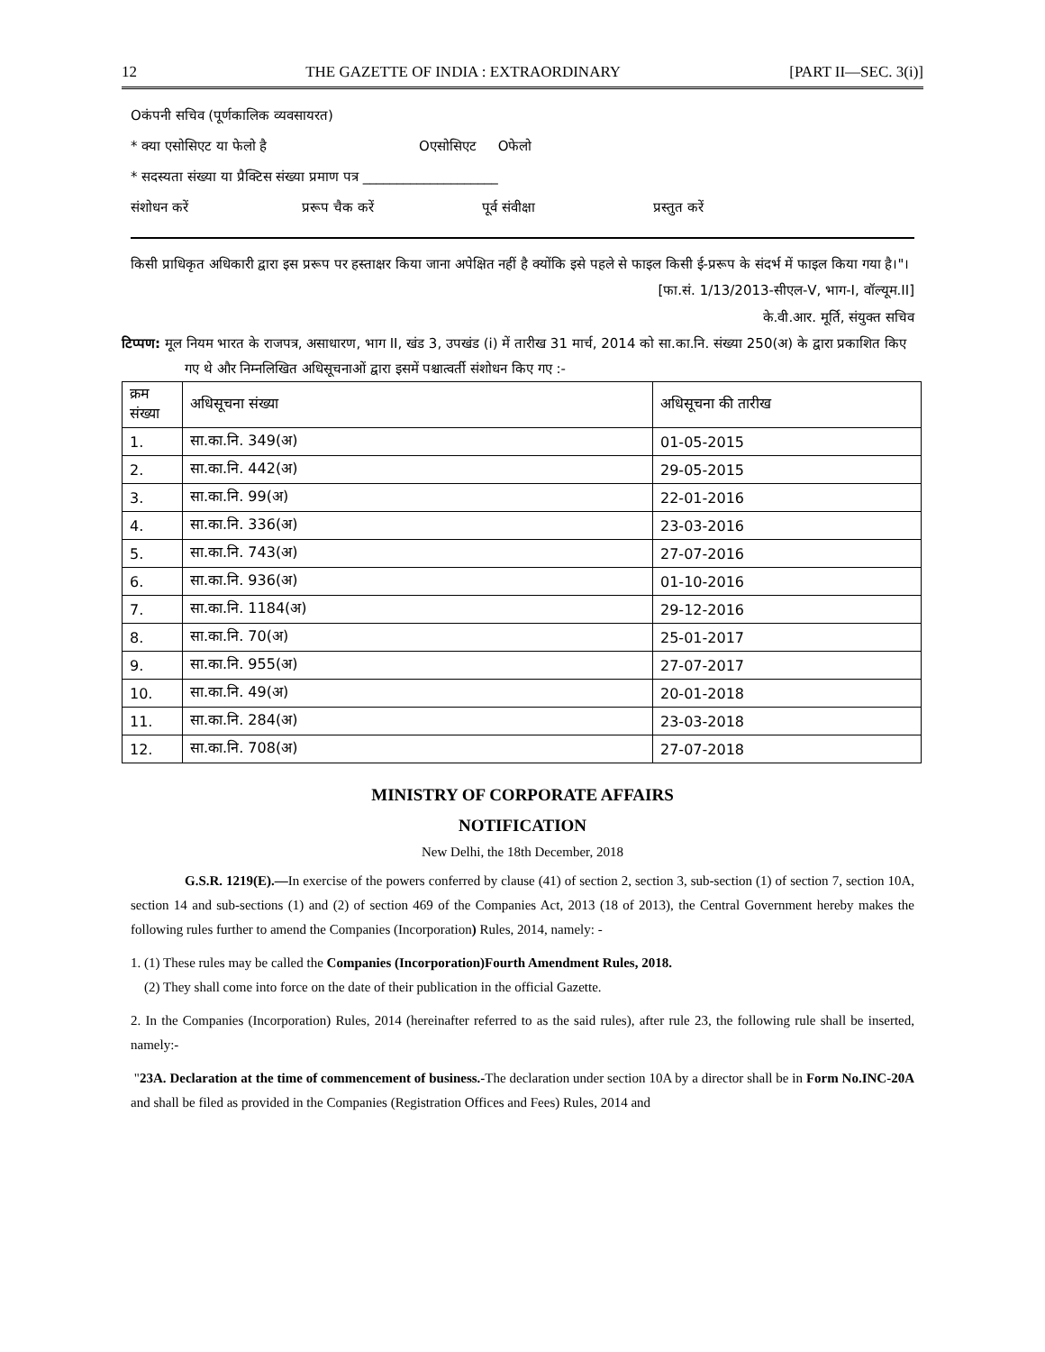12 THE GAZETTE OF INDIA : EXTRAORDINARY [PART II—SEC. 3(i)]
Oकंपनी सचिव (पूर्णकालिक व्यवसायरत)
* क्या एसोसिएट या फेलो है Oएसोसिएट Oफेलो
* सदस्यता संख्या या प्रैक्टिस संख्या प्रमाण पत्र ____________________
संशोधन करें प्ररूप चैक करें पूर्व संवीक्षा प्रस्तुत करें
किसी प्राधिकृत अधिकारी द्वारा इस प्ररूप पर हस्ताक्षर किया जाना अपेक्षित नहीं है क्योंकि इसे पहले से फाइल किसी ई-प्ररूप के संदर्भ में फाइल किया गया है।"।
[फा.सं. 1/13/2013-सीएल-V, भाग-I, वॉल्यूम.II]
के.वी.आर. मूर्ति, संयुक्त सचिव
टिप्पण: मूल नियम भारत के राजपत्र, असाधारण, भाग II, खंड 3, उपखंड (i) में तारीख 31 मार्च, 2014 को सा.का.नि. संख्या 250(अ) के द्वारा प्रकाशित किए गए थे और निम्नलिखित अधिसूचनाओं द्वारा इसमें पश्चात्वर्ती संशोधन किए गए :-
| क्रम संख्या | अधिसूचना संख्या | अधिसूचना की तारीख |
| 1. | सा.का.नि. 349(अ) | 01-05-2015 |
| 2. | सा.का.नि. 442(अ) | 29-05-2015 |
| 3. | सा.का.नि. 99(अ) | 22-01-2016 |
| 4. | सा.का.नि. 336(अ) | 23-03-2016 |
| 5. | सा.का.नि. 743(अ) | 27-07-2016 |
| 6. | सा.का.नि. 936(अ) | 01-10-2016 |
| 7. | सा.का.नि. 1184(अ) | 29-12-2016 |
| 8. | सा.का.नि. 70(अ) | 25-01-2017 |
| 9. | सा.का.नि. 955(अ) | 27-07-2017 |
| 10. | सा.का.नि. 49(अ) | 20-01-2018 |
| 11. | सा.का.नि. 284(अ) | 23-03-2018 |
| 12. | सा.का.नि. 708(अ) | 27-07-2018 |
MINISTRY OF CORPORATE AFFAIRS
NOTIFICATION
New Delhi, the 18th December, 2018
G.S.R. 1219(E).—In exercise of the powers conferred by clause (41) of section 2, section 3, sub-section (1) of section 7, section 10A, section 14 and sub-sections (1) and (2) of section 469 of the Companies Act, 2013 (18 of 2013), the Central Government hereby makes the following rules further to amend the Companies (Incorporation) Rules, 2014, namely: -
1. (1) These rules may be called the Companies (Incorporation)Fourth Amendment Rules, 2018.
(2) They shall come into force on the date of their publication in the official Gazette.
2. In the Companies (Incorporation) Rules, 2014 (hereinafter referred to as the said rules), after rule 23, the following rule shall be inserted, namely:-
"23A. Declaration at the time of commencement of business.-The declaration under section 10A by a director shall be in Form No.INC-20A and shall be filed as provided in the Companies (Registration Offices and Fees) Rules, 2014 and